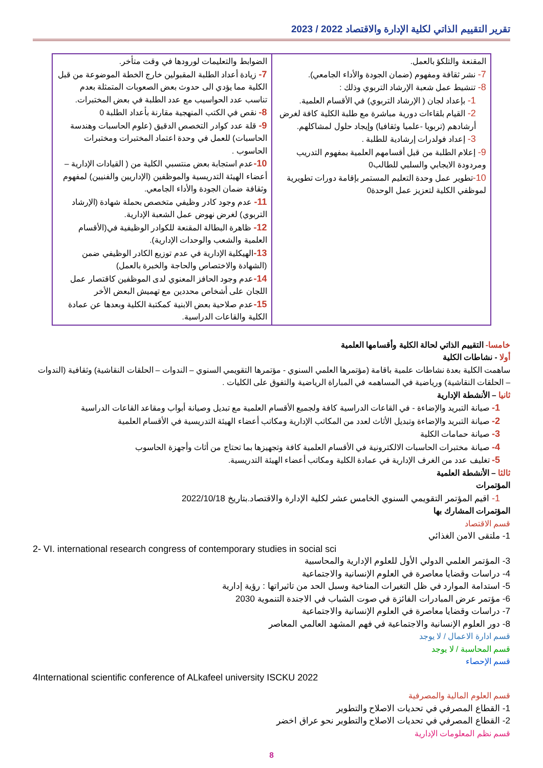تقرير التقييم الذاتي لكلية الإدارة والاقتصاد 2022 / 2023
| المقنعة والتلكؤ بالعمل. 7- نشر ثقافة ومفهوم (ضمان الجودة والأداء الجامعي). 8- تنشيط عمل شعبة الإرشاد التربوي وذلك : 1- بإعداد لجان ( الإرشاد التربوي) في الأقسام العلمية. 2- القيام بلقاءات دورية مباشرة مع طلبة الكلية كافة لغرض أرشادهم (تربويا -علميا وثقافيا) وإيجاد حلول لمشاكلهم. 3- إعداد فولدرات إرشادية للطلبة . 9- إعلام الطلبة من قبل أقسامهم العلمية بمفهوم التدريب ومردودة الايجابي والسلبي للطالب0 10- تطوير عمل وحدة التعليم المستمر بإقامة دورات تطويرية لموظفي الكلية لتعزيز عمل الوحدة0 | الضوابط والتعليمات لورودها في وقت متأخر. 7- زيادة أعداد الطلبة المقبولين خارج الخطة الموضوعة من قبل الكلية مما يؤدي الى حدوث بعض الصعوبات المتمثلة بعدم تناسب عدد الحواسيب مع عدد الطلبة في بعض المختبرات. 8- نقص في الكتب المنهجية مقارنة بأعداد الطلبة 0 9- قلة عدد كوادر التخصص الدقيق (علوم الحاسبات وهندسة الحاسبات) للعمل في وحدة اعتماد المختبرات ومختبرات الحاسوب . 10- عدم استجابة بعض منتسبي الكلية من ( القيادات الإدارية – أعضاء الهيئة التدريسية والموظفين (الإداريين والفنيين) لمفهوم وثقافة ضمان الجودة والأداء الجامعي. 11- عدم وجود كادر وظيفي متخصص بحملة شهادة (الإرشاد التربوي) لغرض نهوض عمل الشعبة الإدارية. 12- ظاهرة البطالة المقنعة للكوادر الوظيفية في(الأقسام العلمية والشعب والوحدات الإدارية). 13- الهيكلية الإدارية في عدم توزيع الكادر الوظيفي ضمن (الشهادة والاختصاص والحاجة والخبرة بالعمل) 14- عدم وجود الحافز المعنوي لدى الموظفين كاقتصار عمل اللجان على أشخاص محددين مع تهميش البعض الأخر 15- عدم صلاحية بعض الابنية كمكتبة الكلية وبعدها عن عمادة الكلية والقاعات الدراسية. |
خامسا- التقييم الذاتي لحالة الكلية وأقسامها العلمية
أولا - نشاطات الكلية
ساهمت الكلية بعدة نشاطات علمية باقامة (مؤتمرها العلمي السنوي - مؤتمرها التقويمي السنوي – الندوات – الحلقات النقاشية) وثقافية (الندوات – الحلقات النقاشية) ورياضية في المساهمه في المباراة الرياضية والتفوق على الكليات .
ثانيا – الأنشطة الإدارية
1- صيانة التبريد والإضاءة - في القاعات الدراسية كافة ولجميع الأقسام العلمية مع تبديل وصيانة أبواب ومقاعد القاعات الدراسية
2- صيانة التبريد والإضاءة وتبديل الأثاث لعدد من المكاتب الإدارية ومكاتب أعضاء الهيئة التدريسية في الأقسام العلمية
3- صيانة حمامات الكلية
4- صيانة مختبرات الحاسبات الالكترونية في الأقسام العلمية كافة وتجهيزها بما تحتاج من أثاث وأجهزة الحاسوب
5- تغليف عدد من الغرف الإدارية في عمادة الكلية ومكاتب أعضاء الهيئة التدريسية.
ثالثا – الأنشطة العلمية
المؤتمرات
1- اقيم المؤتمر التقويمي السنوي الخامس عشر لكلية الإدارة والاقتصاد.بتاريخ 2022/10/18
المؤتمرات المشارك بها
قسم الاقتصاد
1- ملتقى الامن الغذائي
2- VI. international research congress of contemporary studies in social sci
3- المؤتمر العلمي الدولي الأول للعلوم الإدارية والمحاسبية
4- دراسات وقضايا معاصرة في العلوم الإنسانية والاجتماعية
5- استدامة الموارد في ظل التغيرات المناخية وسبل الحد من تاثيراتها : رؤية إدارية
6- مؤتمر عرض المبادرات الفائزة في صوت الشباب في الاجندة التنموية 2030
7- دراسات وقضايا معاصرة في العلوم الإنسانية والاجتماعية
8- دور العلوم الإنسانية والاجتماعية في فهم المشهد العالمي المعاصر
قسم ادارة الاعمال / لا يوجد
قسم المحاسبة / لا يوجد
قسم الإحصاء
4International scientific conference of ALkafeel university ISCKU 2022
قسم العلوم المالية والمصرفية
1- القطاع المصرفي في تحديات الاصلاح والتطوير
2- القطاع المصرفي في تحديات الاصلاح والتطوير نحو عراق اخضر
قسم نظم المعلومات الإدارية
8